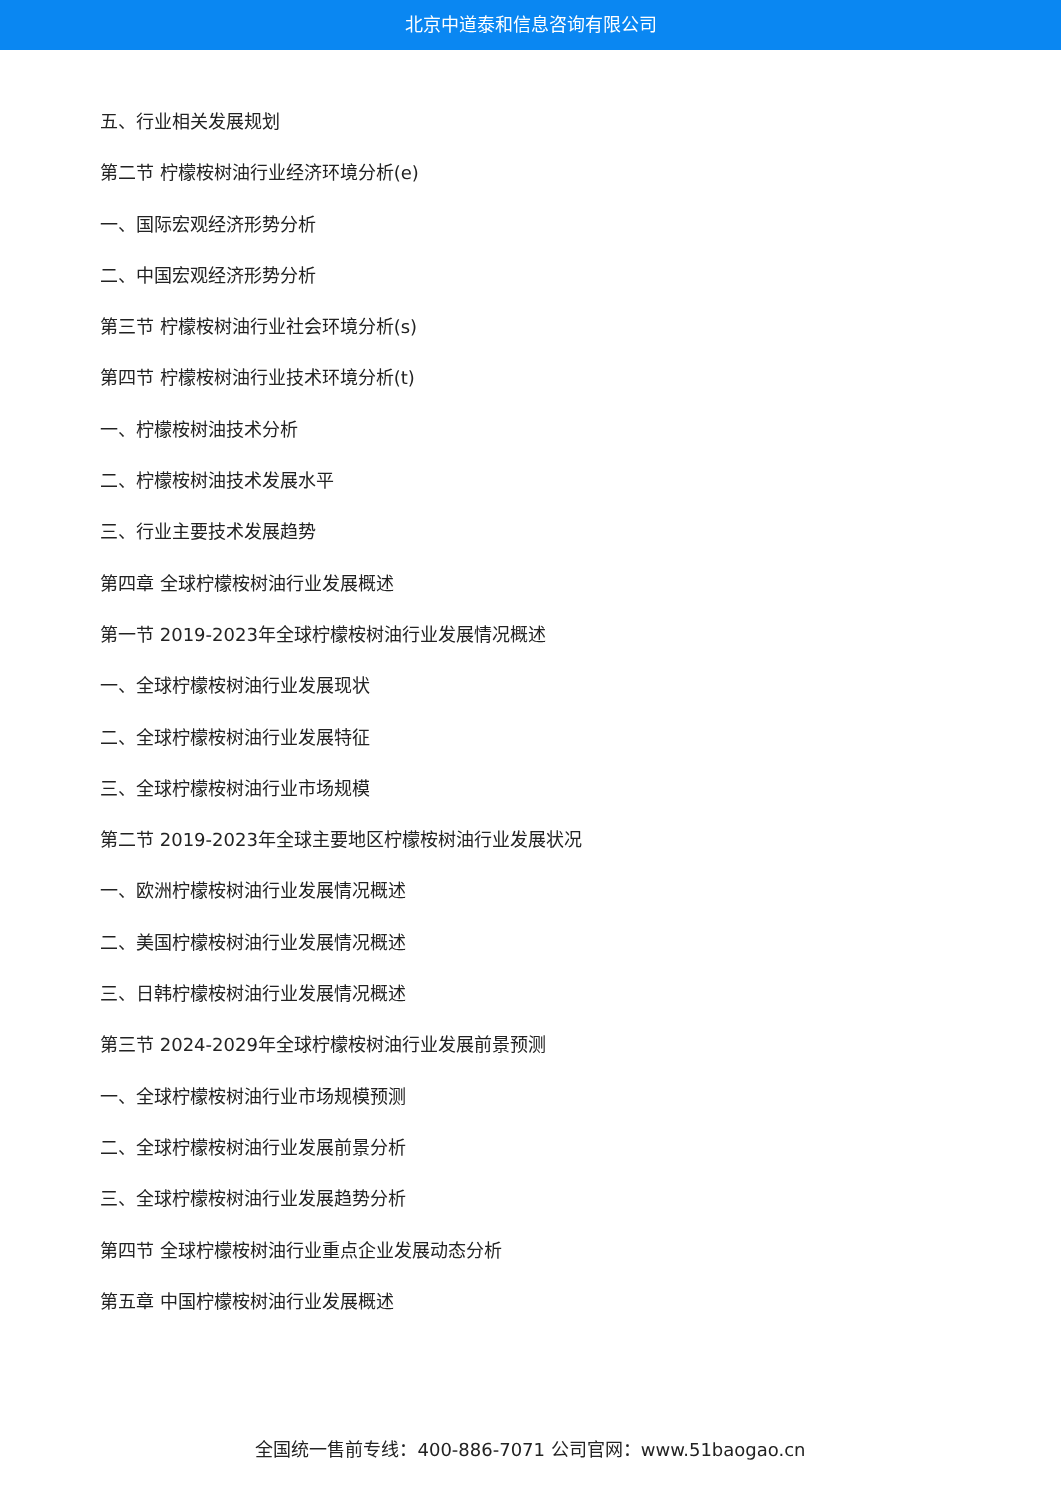北京中道泰和信息咨询有限公司
五、行业相关发展规划
第二节 柠檬桉树油行业经济环境分析(e)
一、国际宏观经济形势分析
二、中国宏观经济形势分析
第三节 柠檬桉树油行业社会环境分析(s)
第四节 柠檬桉树油行业技术环境分析(t)
一、柠檬桉树油技术分析
二、柠檬桉树油技术发展水平
三、行业主要技术发展趋势
第四章 全球柠檬桉树油行业发展概述
第一节 2019-2023年全球柠檬桉树油行业发展情况概述
一、全球柠檬桉树油行业发展现状
二、全球柠檬桉树油行业发展特征
三、全球柠檬桉树油行业市场规模
第二节 2019-2023年全球主要地区柠檬桉树油行业发展状况
一、欧洲柠檬桉树油行业发展情况概述
二、美国柠檬桉树油行业发展情况概述
三、日韩柠檬桉树油行业发展情况概述
第三节 2024-2029年全球柠檬桉树油行业发展前景预测
一、全球柠檬桉树油行业市场规模预测
二、全球柠檬桉树油行业发展前景分析
三、全球柠檬桉树油行业发展趋势分析
第四节 全球柠檬桉树油行业重点企业发展动态分析
第五章 中国柠檬桉树油行业发展概述
全国统一售前专线：400-886-7071 公司官网：www.51baogao.cn